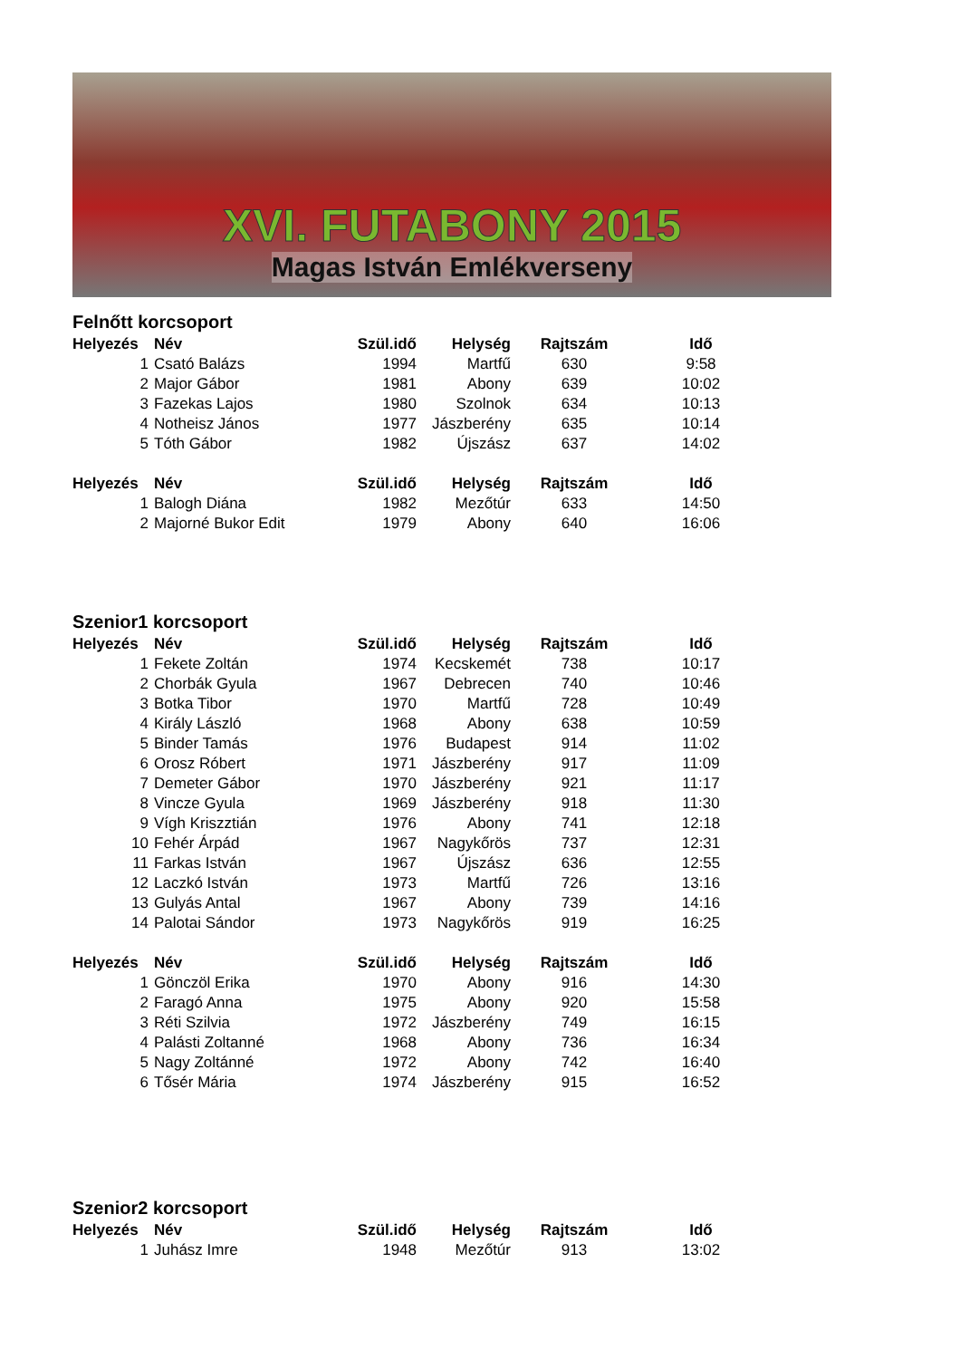XVI. FUTABONY 2015
Magas István Emlékverseny
Felnőtt korcsoport
| Helyezés | Név | Szül.idő | Helység | Rajtszám | Idő |
| --- | --- | --- | --- | --- | --- |
| 1 | Csató Balázs | 1994 | Martfű | 630 | 9:58 |
| 2 | Major Gábor | 1981 | Abony | 639 | 10:02 |
| 3 | Fazekas Lajos | 1980 | Szolnok | 634 | 10:13 |
| 4 | Notheisz János | 1977 | Jászberény | 635 | 10:14 |
| 5 | Tóth Gábor | 1982 | Újszász | 637 | 14:02 |
| Helyezés | Név | Szül.idő | Helység | Rajtszám | Idő |
| 1 | Balogh Diána | 1982 | Mezőtúr | 633 | 14:50 |
| 2 | Majorné Bukor Edit | 1979 | Abony | 640 | 16:06 |
Szenior1 korcsoport
| Helyezés | Név | Szül.idő | Helység | Rajtszám | Idő |
| --- | --- | --- | --- | --- | --- |
| 1 | Fekete Zoltán | 1974 | Kecskemét | 738 | 10:17 |
| 2 | Chorbák Gyula | 1967 | Debrecen | 740 | 10:46 |
| 3 | Botka Tibor | 1970 | Martfű | 728 | 10:49 |
| 4 | Király László | 1968 | Abony | 638 | 10:59 |
| 5 | Binder Tamás | 1976 | Budapest | 914 | 11:02 |
| 6 | Orosz Róbert | 1971 | Jászberény | 917 | 11:09 |
| 7 | Demeter Gábor | 1970 | Jászberény | 921 | 11:17 |
| 8 | Vincze Gyula | 1969 | Jászberény | 918 | 11:30 |
| 9 | Vígh Kriszztián | 1976 | Abony | 741 | 12:18 |
| 10 | Fehér Árpád | 1967 | Nagykőrös | 737 | 12:31 |
| 11 | Farkas István | 1967 | Újszász | 636 | 12:55 |
| 12 | Laczkó István | 1973 | Martfű | 726 | 13:16 |
| 13 | Gulyás Antal | 1967 | Abony | 739 | 14:16 |
| 14 | Palotai Sándor | 1973 | Nagykőrös | 919 | 16:25 |
| Helyezés | Név | Szül.idő | Helység | Rajtszám | Idő |
| 1 | Gönczöl Erika | 1970 | Abony | 916 | 14:30 |
| 2 | Faragó Anna | 1975 | Abony | 920 | 15:58 |
| 3 | Réti Szilvia | 1972 | Jászberény | 749 | 16:15 |
| 4 | Palásti Zoltanné | 1968 | Abony | 736 | 16:34 |
| 5 | Nagy Zoltánné | 1972 | Abony | 742 | 16:40 |
| 6 | Tősér Mária | 1974 | Jászberény | 915 | 16:52 |
Szenior2 korcsoport
| Helyezés | Név | Szül.idő | Helység | Rajtszám | Idő |
| --- | --- | --- | --- | --- | --- |
| 1 | Juhász Imre | 1948 | Mezőtúr | 913 | 13:02 |